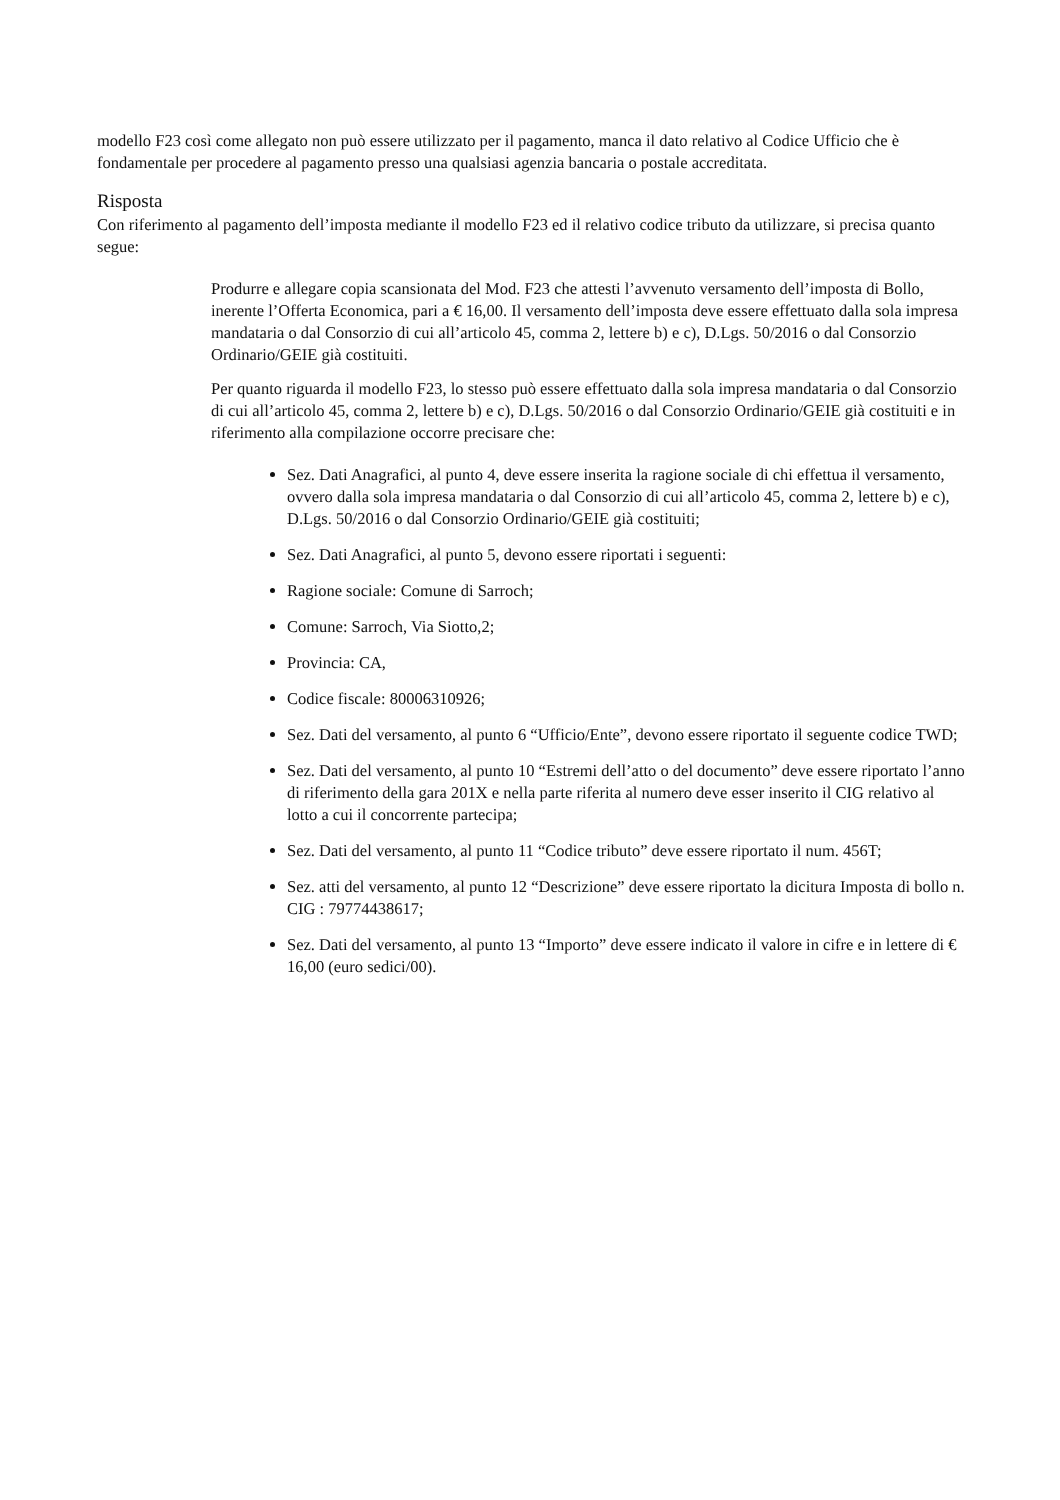modello F23 così come allegato non può essere utilizzato per il pagamento, manca il dato relativo al Codice Ufficio che è fondamentale per procedere al pagamento presso una qualsiasi agenzia bancaria o postale accreditata.
Risposta
Con riferimento al pagamento dell’imposta mediante il modello F23 ed il relativo codice tributo da utilizzare, si precisa quanto segue:
Produrre e allegare copia scansionata del Mod. F23 che attesti l’avvenuto versamento dell’imposta di Bollo, inerente l’Offerta Economica, pari a € 16,00. Il versamento dell’imposta deve essere effettuato dalla sola impresa mandataria o dal Consorzio di cui all’articolo 45, comma 2, lettere b) e c), D.Lgs. 50/2016 o dal Consorzio Ordinario/GEIE già costituiti.
Per quanto riguarda il modello F23, lo stesso può essere effettuato dalla sola impresa mandataria o dal Consorzio di cui all’articolo 45, comma 2, lettere b) e c), D.Lgs. 50/2016 o dal Consorzio Ordinario/GEIE già costituiti e in riferimento alla compilazione occorre precisare che:
Sez. Dati Anagrafici, al punto 4, deve essere inserita la ragione sociale di chi effettua il versamento, ovvero dalla sola impresa mandataria o dal Consorzio di cui all’articolo 45, comma 2, lettere b) e c), D.Lgs. 50/2016 o dal Consorzio Ordinario/GEIE già costituiti;
Sez. Dati Anagrafici, al punto 5, devono essere riportati i seguenti:
Ragione sociale: Comune di Sarroch;
Comune: Sarroch, Via Siotto,2;
Provincia: CA,
Codice fiscale: 80006310926;
Sez. Dati del versamento, al punto 6 “Ufficio/Ente”, devono essere riportato il seguente codice TWD;
Sez. Dati del versamento, al punto 10 “Estremi dell’atto o del documento” deve essere riportato l’anno di riferimento della gara 201X e nella parte riferita al numero deve esser inserito il CIG relativo al lotto a cui il concorrente partecipa;
Sez. Dati del versamento, al punto 11 “Codice tributo” deve essere riportato il num. 456T;
Sez. atti del versamento, al punto 12 “Descrizione” deve essere riportato la dicitura Imposta di bollo n. CIG : 79774438617;
Sez. Dati del versamento, al punto 13 “Importo” deve essere indicato il valore in cifre e in lettere di € 16,00 (euro sedici/00).